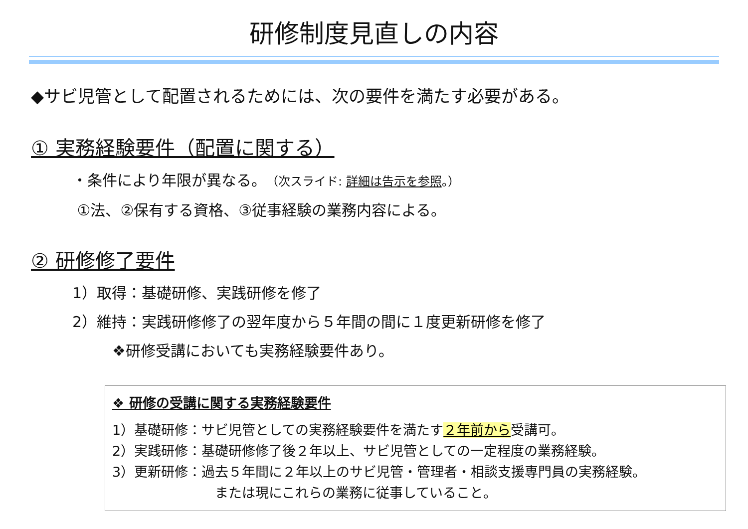研修制度見直しの内容
◆サビ児管として配置されるためには、次の要件を満たす必要がある。
① 実務経験要件（配置に関する）
・条件により年限が異なる。（次スライド: 詳細は告示を参照。）
①法、②保有する資格、③従事経験の業務内容による。
② 研修修了要件
1）取得：基礎研修、実践研修を修了
2）維持：実践研修修了の翌年度から５年間の間に１度更新研修を修了
❖研修受講においても実務経験要件あり。
❖ 研修の受講に関する実務経験要件
1）基礎研修：サビ児管としての実務経験要件を満たす２年前から受講可。
2）実践研修：基礎研修修了後２年以上、サビ児管としての一定程度の業務経験。
3）更新研修：過去５年間に２年以上のサビ児管・管理者・相談支援専門員の実務経験。
または現にこれらの業務に従事していること。